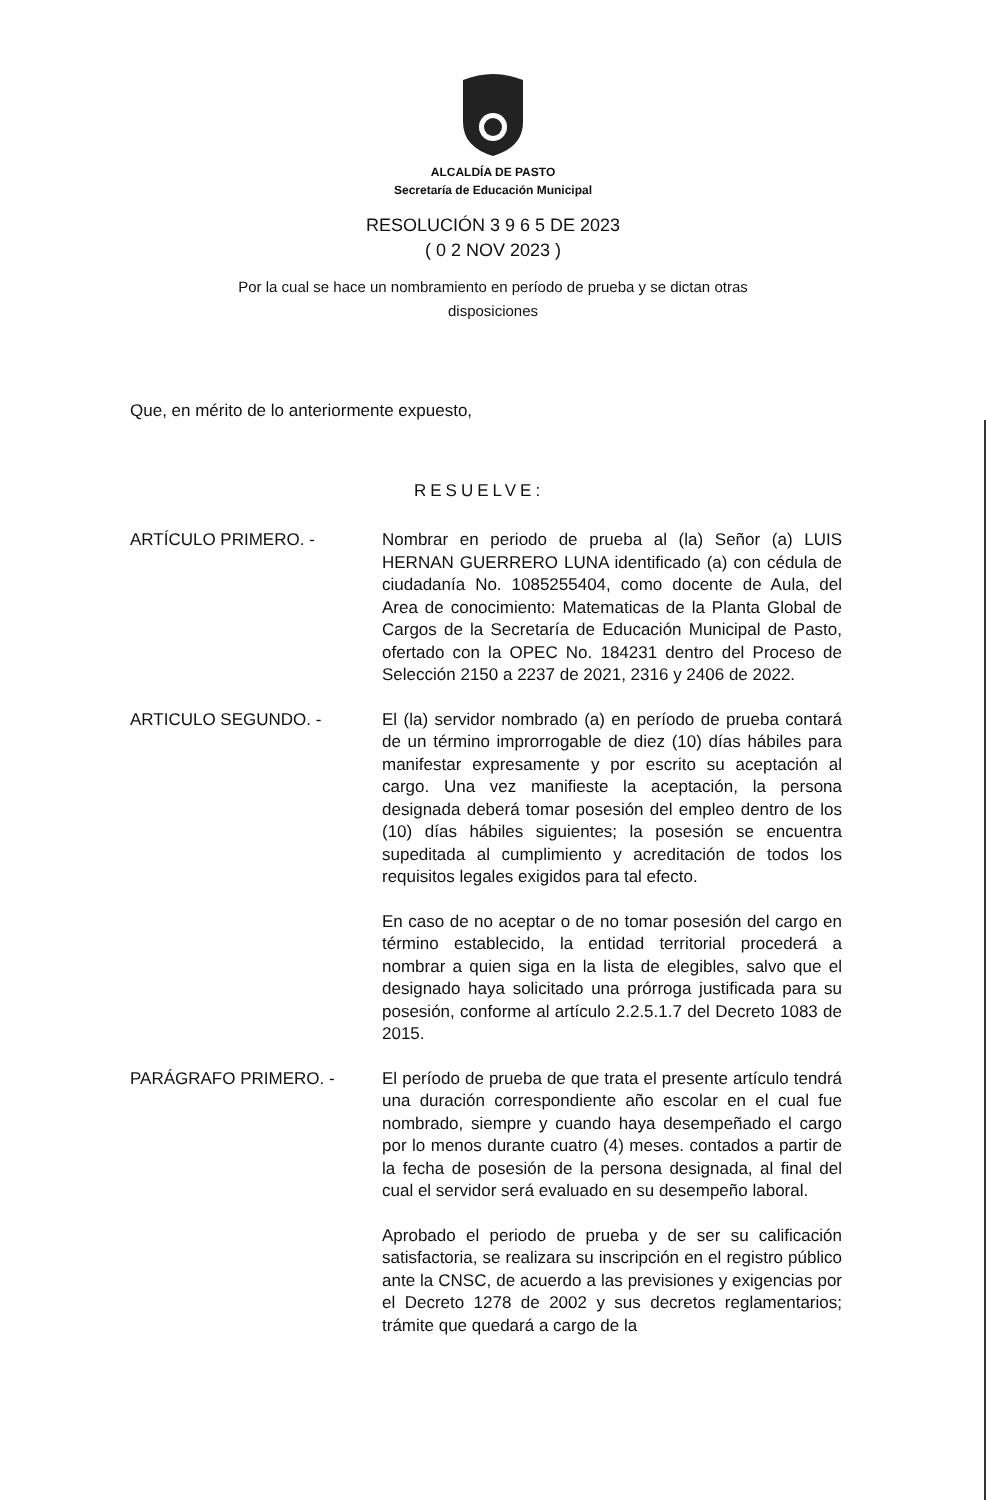ALCALDÍA DE PASTO
Secretaría de Educación Municipal
RESOLUCIÓN 3 9 6 5 DE 2023
( 0 2 NOV 2023 )
Por la cual se hace un nombramiento en período de prueba y se dictan otras
disposiciones
Que, en mérito de lo anteriormente expuesto,
RESUELVE:
ARTÍCULO PRIMERO. - Nombrar en periodo de prueba al (la) Señor (a) LUIS HERNAN GUERRERO LUNA identificado (a) con cédula de ciudadanía No. 1085255404, como docente de Aula, del Area de conocimiento: Matematicas de la Planta Global de Cargos de la Secretaría de Educación Municipal de Pasto, ofertado con la OPEC No. 184231 dentro del Proceso de Selección 2150 a 2237 de 2021, 2316 y 2406 de 2022.
ARTICULO SEGUNDO. - El (la) servidor nombrado (a) en período de prueba contará de un término improrrogable de diez (10) días hábiles para manifestar expresamente y por escrito su aceptación al cargo. Una vez manifieste la aceptación, la persona designada deberá tomar posesión del empleo dentro de los (10) días hábiles siguientes; la posesión se encuentra supeditada al cumplimiento y acreditación de todos los requisitos legales exigidos para tal efecto.
En caso de no aceptar o de no tomar posesión del cargo en término establecido, la entidad territorial procederá a nombrar a quien siga en la lista de elegibles, salvo que el designado haya solicitado una prórroga justificada para su posesión, conforme al artículo 2.2.5.1.7 del Decreto 1083 de 2015.
PARÁGRAFO PRIMERO. - El período de prueba de que trata el presente artículo tendrá una duración correspondiente año escolar en el cual fue nombrado, siempre y cuando haya desempeñado el cargo por lo menos durante cuatro (4) meses. contados a partir de la fecha de posesión de la persona designada, al final del cual el servidor será evaluado en su desempeño laboral.
Aprobado el periodo de prueba y de ser su calificación satisfactoria, se realizara su inscripción en el registro público ante la CNSC, de acuerdo a las previsiones y exigencias por el Decreto 1278 de 2002 y sus decretos reglamentarios; trámite que quedará a cargo de la